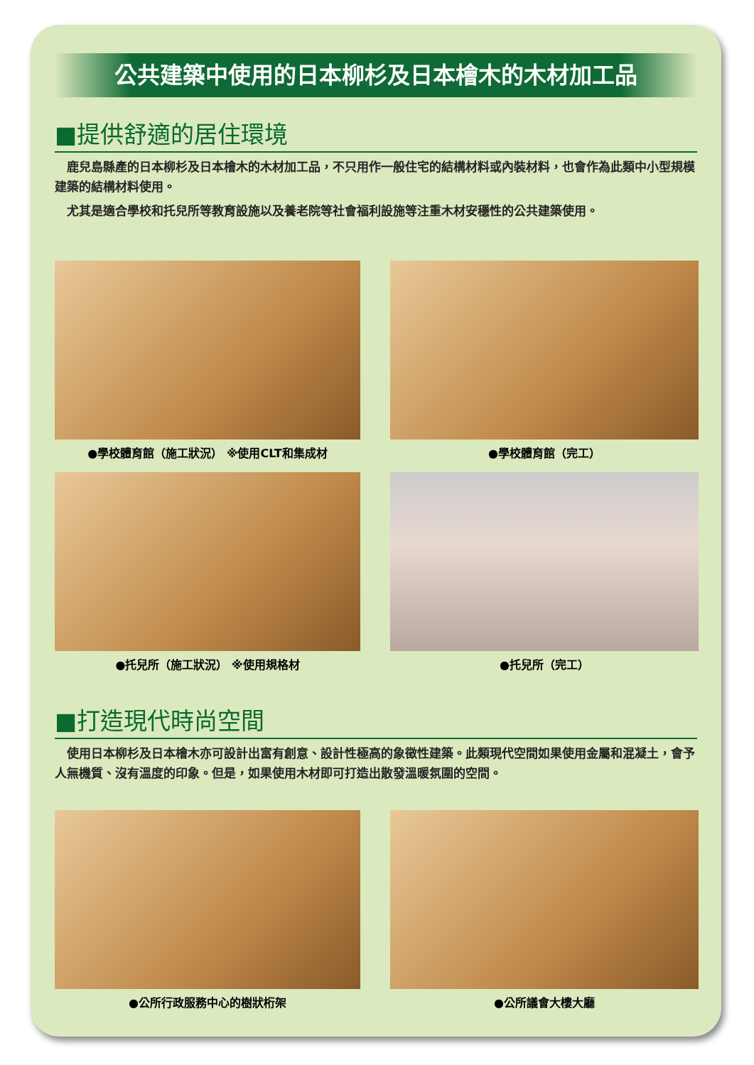公共建築中使用的日本柳杉及日本檜木的木材加工品
■提供舒適的居住環境
鹿兒島縣產的日本柳杉及日本檜木的木材加工品，不只用作一般住宅的結構材料或內裝材料，也會作為此類中小型規模建築的結構材料使用。
尤其是適合學校和托兒所等教育設施以及養老院等社會福利設施等注重木材安穩性的公共建築使用。
●學校體育館（施工狀況） ※使用CLT和集成材
●學校體育館（完工）
●托兒所（施工狀況） ※使用規格材
●托兒所（完工）
■打造現代時尚空間
使用日本柳杉及日本檜木亦可設計出富有創意、設計性極高的象徵性建築。此類現代空間如果使用金屬和混凝土，會予人無機質、沒有溫度的印象。但是，如果使用木材即可打造出散發溫暖氛圍的空間。
●公所行政服務中心的樹狀桁架
●公所議會大樓大廳